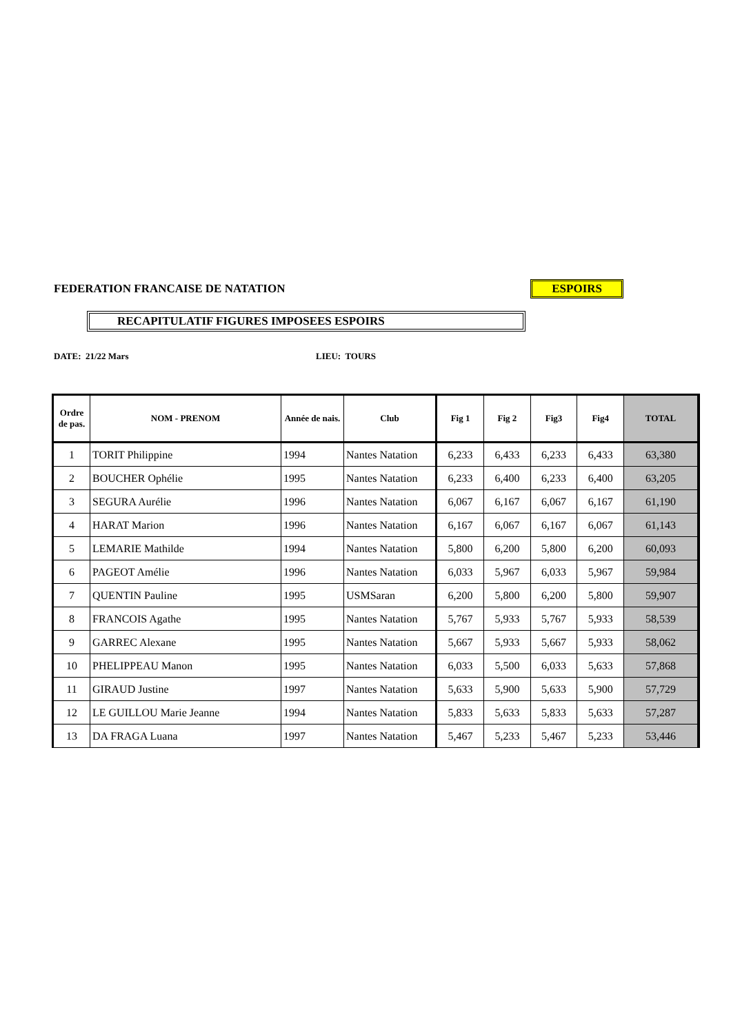FEDERATION FRANCAISE DE NATATION
ESPOIRS
RECAPITULATIF FIGURES IMPOSEES ESPOIRS
DATE: 21/22 Mars LIEU: TOURS
| Ordre de pas. | NOM - PRENOM | Année de nais. | Club | Fig 1 | Fig 2 | Fig3 | Fig4 | TOTAL |
| --- | --- | --- | --- | --- | --- | --- | --- | --- |
| 1 | TORIT Philippine | 1994 | Nantes Natation | 6,233 | 6,433 | 6,233 | 6,433 | 63,380 |
| 2 | BOUCHER Ophélie | 1995 | Nantes Natation | 6,233 | 6,400 | 6,233 | 6,400 | 63,205 |
| 3 | SEGURA Aurélie | 1996 | Nantes Natation | 6,067 | 6,167 | 6,067 | 6,167 | 61,190 |
| 4 | HARAT Marion | 1996 | Nantes Natation | 6,167 | 6,067 | 6,167 | 6,067 | 61,143 |
| 5 | LEMARIE Mathilde | 1994 | Nantes Natation | 5,800 | 6,200 | 5,800 | 6,200 | 60,093 |
| 6 | PAGEOT Amélie | 1996 | Nantes Natation | 6,033 | 5,967 | 6,033 | 5,967 | 59,984 |
| 7 | QUENTIN Pauline | 1995 | USMSaran | 6,200 | 5,800 | 6,200 | 5,800 | 59,907 |
| 8 | FRANCOIS Agathe | 1995 | Nantes Natation | 5,767 | 5,933 | 5,767 | 5,933 | 58,539 |
| 9 | GARREC Alexane | 1995 | Nantes Natation | 5,667 | 5,933 | 5,667 | 5,933 | 58,062 |
| 10 | PHELIPPEAU Manon | 1995 | Nantes Natation | 6,033 | 5,500 | 6,033 | 5,633 | 57,868 |
| 11 | GIRAUD Justine | 1997 | Nantes Natation | 5,633 | 5,900 | 5,633 | 5,900 | 57,729 |
| 12 | LE GUILLOU Marie Jeanne | 1994 | Nantes Natation | 5,833 | 5,633 | 5,833 | 5,633 | 57,287 |
| 13 | DA FRAGA Luana | 1997 | Nantes Natation | 5,467 | 5,233 | 5,467 | 5,233 | 53,446 |